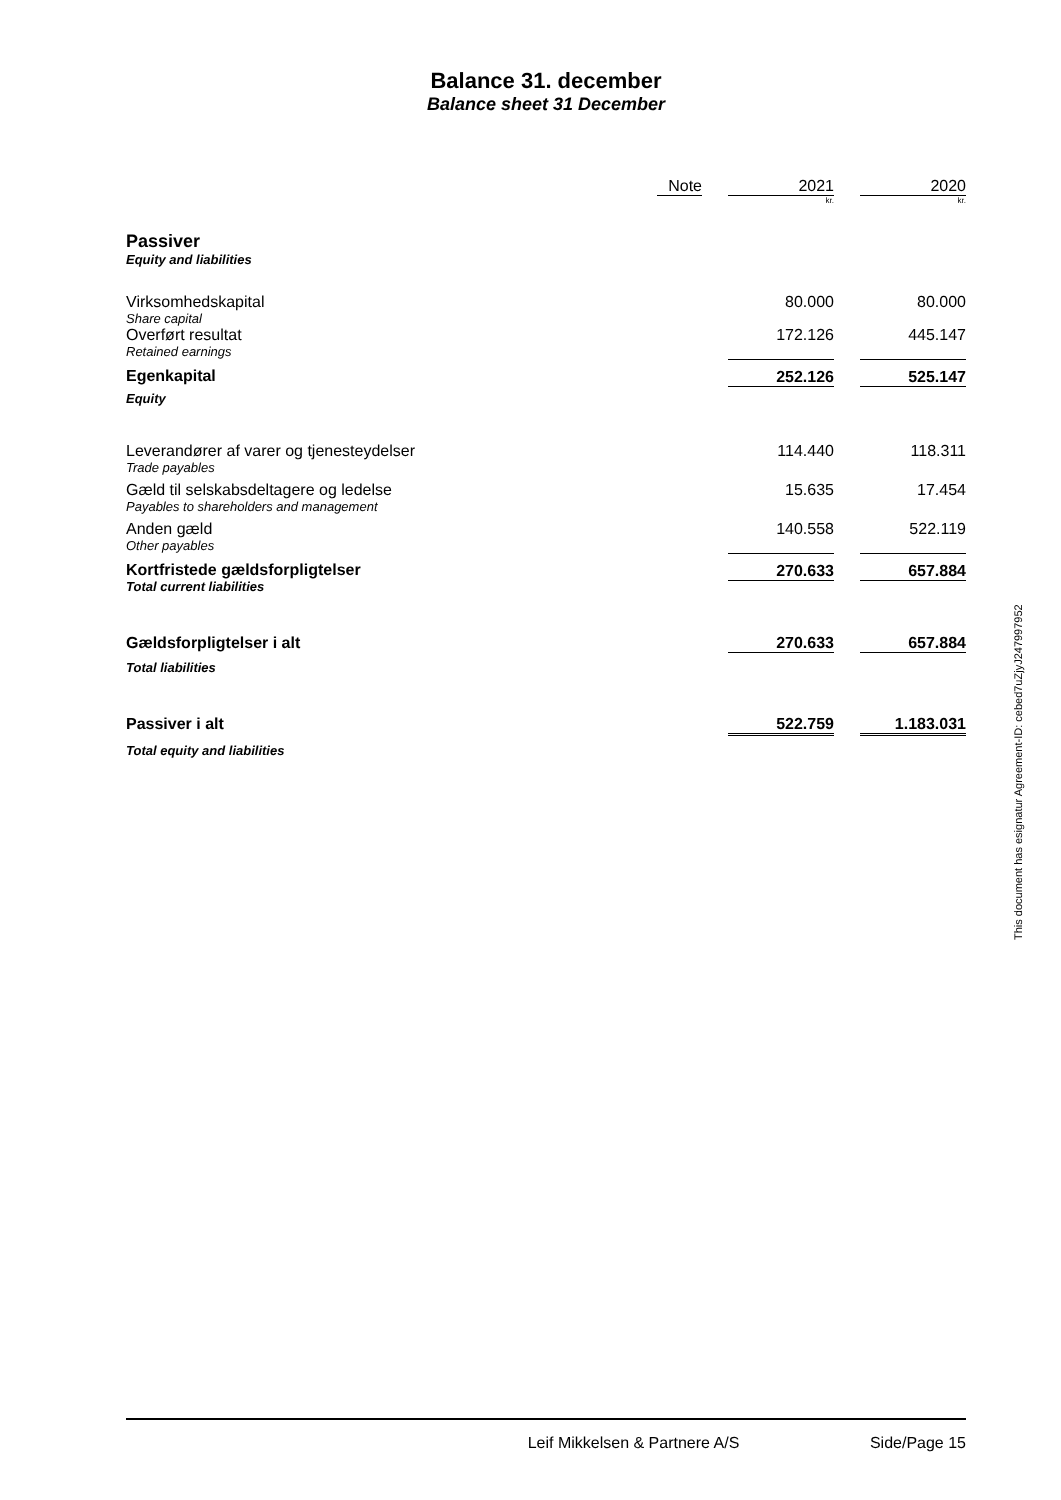Balance 31. december
Balance sheet 31 December
| | Note | | 2021 | | 2020 |
| --- | --- | --- | --- | --- | --- |
| | | | kr. | | kr. |
| Passiver Equity and liabilities | | | | | |
| Virksomhedskapital Share capital | | | 80.000 | | 80.000 |
| Overført resultat Retained earnings | | | 172.126 | | 445.147 |
| Egenkapital Equity | | | 252.126 | | 525.147 |
| Leverandører af varer og tjenesteydelser Trade payables | | | 114.440 | | 118.311 |
| Gæld til selskabsdeltagere og ledelse Payables to shareholders and management | | | 15.635 | | 17.454 |
| Anden gæld Other payables | | | 140.558 | | 522.119 |
| Kortfristede gældsforpligtelser Total current liabilities | | | 270.633 | | 657.884 |
| Gældsforpligtelser i alt Total liabilities | | | 270.633 | | 657.884 |
| Passiver i alt Total equity and liabilities | | | 522.759 | | 1.183.031 |
Leif Mikkelsen & Partnere A/S Side/Page 15
This document has esignatur Agreement-ID: cebed7uZjyJ247997952